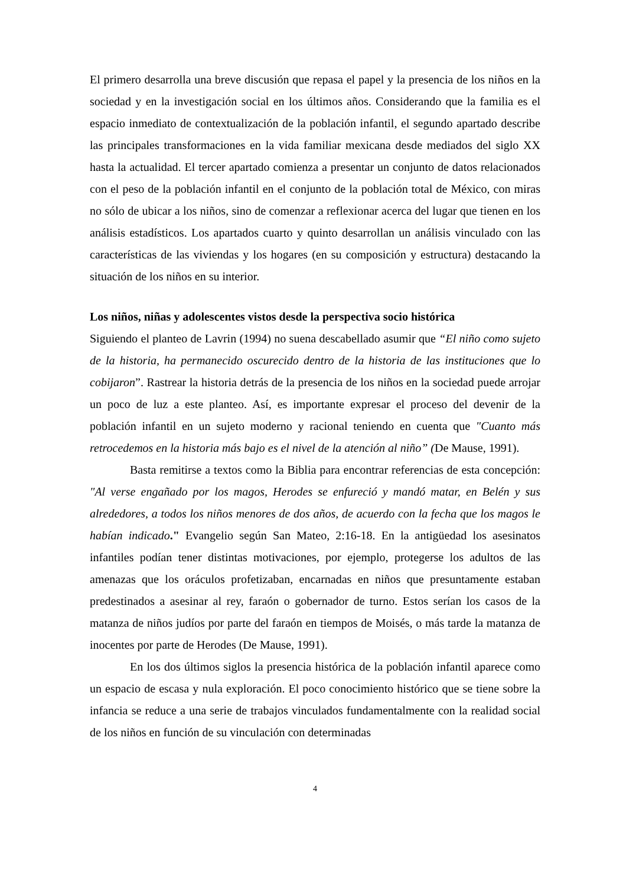El primero desarrolla una breve discusión que repasa el papel y la presencia de los niños en la sociedad y en la investigación social en los últimos años. Considerando que la familia es el espacio inmediato de contextualización de la población infantil, el segundo apartado describe las principales transformaciones en la vida familiar mexicana desde mediados del siglo XX hasta la actualidad. El tercer apartado comienza a presentar un conjunto de datos relacionados con el peso de la población infantil en el conjunto de la población total de México, con miras no sólo de ubicar a los niños, sino de comenzar a reflexionar acerca del lugar que tienen en los análisis estadísticos. Los apartados cuarto y quinto desarrollan un análisis vinculado con las características de las viviendas y los hogares (en su composición y estructura) destacando la situación de los niños en su interior.
Los niños, niñas y adolescentes vistos desde la perspectiva socio histórica
Siguiendo el planteo de Lavrin (1994) no suena descabellado asumir que “El niño como sujeto de la historia, ha permanecido oscurecido dentro de la historia de las instituciones que lo cobijaron”. Rastrear la historia detrás de la presencia de los niños en la sociedad puede arrojar un poco de luz a este planteo. Así, es importante expresar el proceso del devenir de la población infantil en un sujeto moderno y racional teniendo en cuenta que "Cuanto más retrocedemos en la historia más bajo es el nivel de la atención al niño” (De Mause, 1991).
Basta remitirse a textos como la Biblia para encontrar referencias de esta concepción: "Al verse engañado por los magos, Herodes se enfureció y mandó matar, en Belén y sus alrededores, a todos los niños menores de dos años, de acuerdo con la fecha que los magos le habían indicado." Evangelio según San Mateo, 2:16-18. En la antigüedad los asesinatos infantiles podían tener distintas motivaciones, por ejemplo, protegerse los adultos de las amenazas que los oráculos profetizaban, encarnadas en niños que presuntamente estaban predestinados a asesinar al rey, faraón o gobernador de turno. Estos serían los casos de la matanza de niños judíos por parte del faraón en tiempos de Moisés, o más tarde la matanza de inocentes por parte de Herodes (De Mause, 1991).
En los dos últimos siglos la presencia histórica de la población infantil aparece como un espacio de escasa y nula exploración. El poco conocimiento histórico que se tiene sobre la infancia se reduce a una serie de trabajos vinculados fundamentalmente con la realidad social de los niños en función de su vinculación con determinadas
4